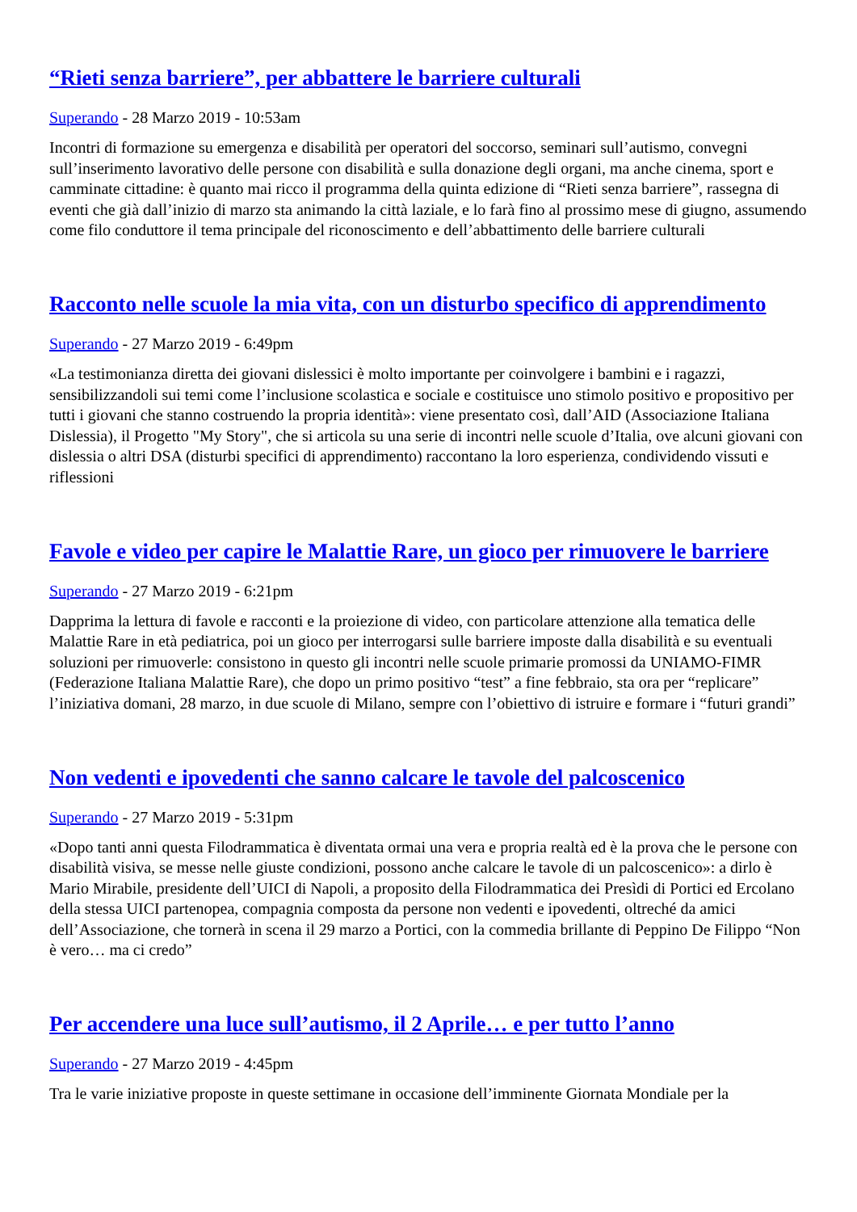“Rieti senza barriere”, per abbattere le barriere culturali
Superando - 28 Marzo 2019 - 10:53am
Incontri di formazione su emergenza e disabilità per operatori del soccorso, seminari sull’autismo, convegni sull’inserimento lavorativo delle persone con disabilità e sulla donazione degli organi, ma anche cinema, sport e camminate cittadine: è quanto mai ricco il programma della quinta edizione di “Rieti senza barriere”, rassegna di eventi che già dall’inizio di marzo sta animando la città laziale, e lo farà fino al prossimo mese di giugno, assumendo come filo conduttore il tema principale del riconoscimento e dell’abbattimento delle barriere culturali
Racconto nelle scuole la mia vita, con un disturbo specifico di apprendimento
Superando - 27 Marzo 2019 - 6:49pm
«La testimonianza diretta dei giovani dislessici è molto importante per coinvolgere i bambini e i ragazzi, sensibilizzandoli sui temi come l’inclusione scolastica e sociale e costituisce uno stimolo positivo e propositivo per tutti i giovani che stanno costruendo la propria identità»: viene presentato così, dall’AID (Associazione Italiana Dislessia), il Progetto "My Story", che si articola su una serie di incontri nelle scuole d’Italia, ove alcuni giovani con dislessia o altri DSA (disturbi specifici di apprendimento) raccontano la loro esperienza, condividendo vissuti e riflessioni
Favole e video per capire le Malattie Rare, un gioco per rimuovere le barriere
Superando - 27 Marzo 2019 - 6:21pm
Dapprima la lettura di favole e racconti e la proiezione di video, con particolare attenzione alla tematica delle Malattie Rare in età pediatrica, poi un gioco per interrogarsi sulle barriere imposte dalla disabilità e su eventuali soluzioni per rimuoverle: consistono in questo gli incontri nelle scuole primarie promossi da UNIAMO-FIMR (Federazione Italiana Malattie Rare), che dopo un primo positivo “test” a fine febbraio, sta ora per “replicare” l’iniziativa domani, 28 marzo, in due scuole di Milano, sempre con l’obiettivo di istruire e formare i “futuri grandi”
Non vedenti e ipovedenti che sanno calcare le tavole del palcoscenico
Superando - 27 Marzo 2019 - 5:31pm
«Dopo tanti anni questa Filodrammatica è diventata ormai una vera e propria realtà ed è la prova che le persone con disabilità visiva, se messe nelle giuste condizioni, possono anche calcare le tavole di un palcoscenico»: a dirlo è Mario Mirabile, presidente dell’UICI di Napoli, a proposito della Filodrammatica dei Presìdi di Portici ed Ercolano della stessa UICI partenopea, compagnia composta da persone non vedenti e ipovedenti, oltreché da amici dell’Associazione, che tornerà in scena il 29 marzo a Portici, con la commedia brillante di Peppino De Filippo “Non è vero… ma ci credo”
Per accendere una luce sull’autismo, il 2 Aprile… e per tutto l’anno
Superando - 27 Marzo 2019 - 4:45pm
Tra le varie iniziative proposte in queste settimane in occasione dell’imminente Giornata Mondiale per la